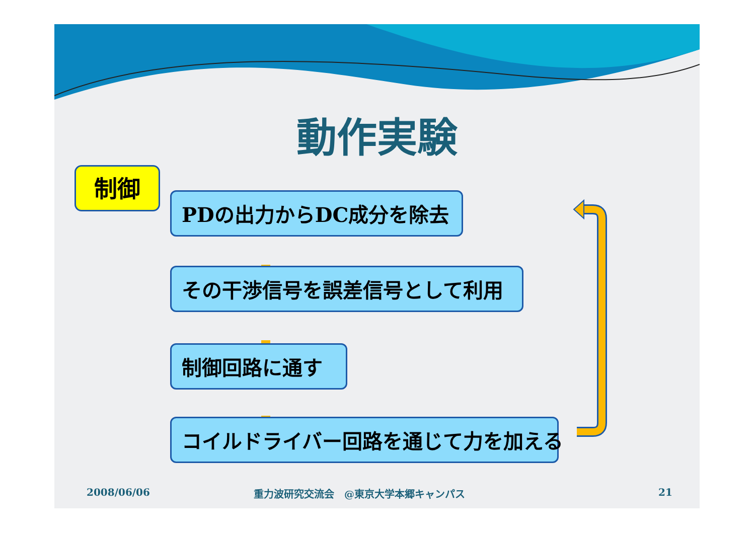動作実験
制御
PDの出力からDC成分を除去
その干渉信号を誤差信号として利用
制御回路に通す
コイルドライバー回路を通じて力を加える
2008/06/06
重力波研究交流会　@東京大学本郷キャンパス
21